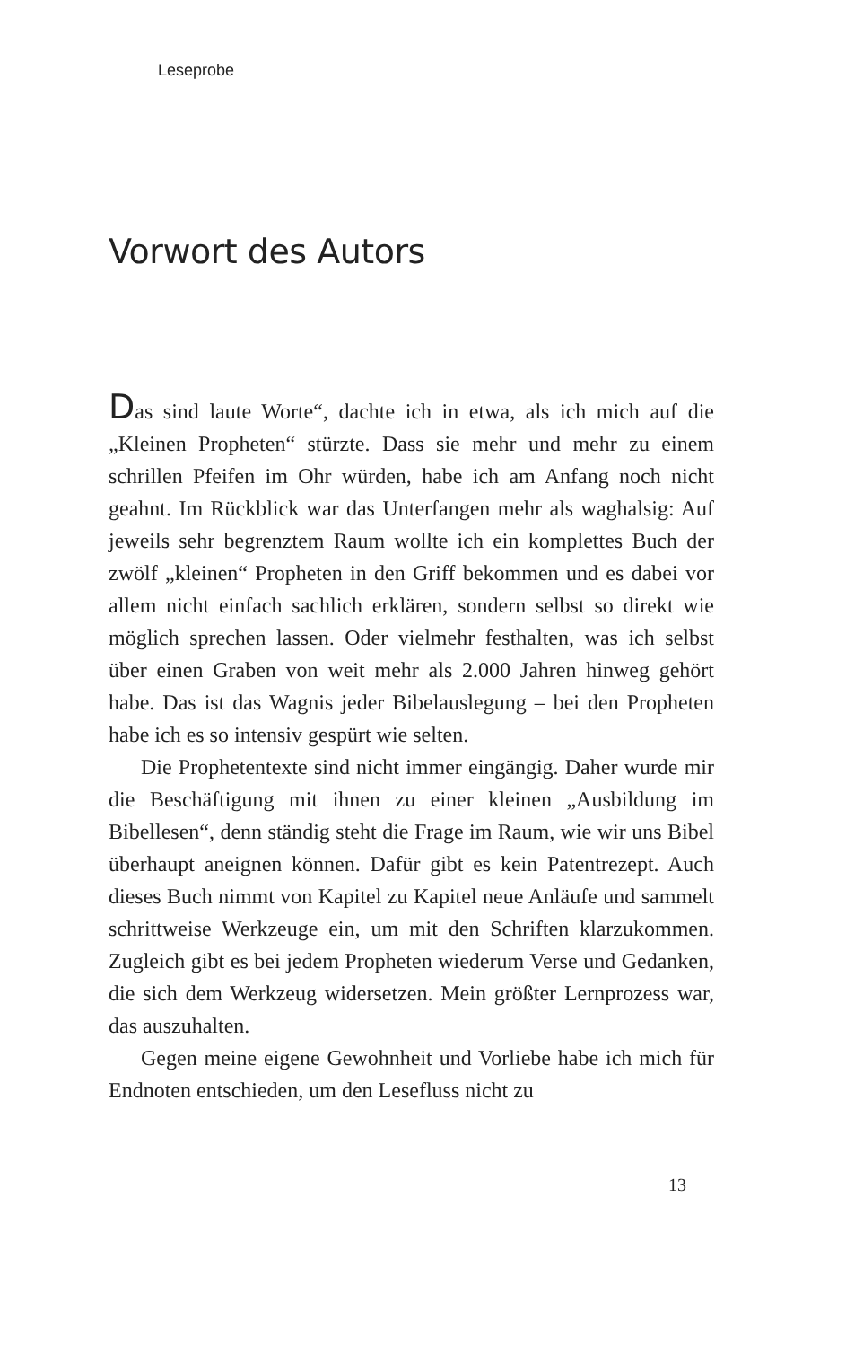Leseprobe
Vorwort des Autors
Das sind laute Worte“, dachte ich in etwa, als ich mich auf die „Kleinen Propheten“ stürzte. Dass sie mehr und mehr zu einem schrillen Pfeifen im Ohr würden, habe ich am Anfang noch nicht geahnt. Im Rückblick war das Unterfangen mehr als waghalsig: Auf jeweils sehr begrenztem Raum wollte ich ein komplettes Buch der zwölf „kleinen“ Propheten in den Griff bekommen und es dabei vor allem nicht einfach sachlich erklä­ren, sondern selbst so direkt wie möglich sprechen lassen. Oder vielmehr festhalten, was ich selbst über einen Graben von weit mehr als 2.000 Jahren hinweg gehört habe. Das ist das Wagnis jeder Bibelauslegung – bei den Propheten habe ich es so inten­siv gespürt wie selten.
Die Prophetentexte sind nicht immer eingängig. Daher wur­de mir die Beschäftigung mit ihnen zu einer kleinen „Ausbil­dung im Bibellesen“, denn ständig steht die Frage im Raum, wie wir uns Bibel überhaupt aneignen können. Dafür gibt es kein Patentrezept. Auch dieses Buch nimmt von Kapitel zu Kapitel neue Anläufe und sammelt schrittweise Werkzeuge ein, um mit den Schriften klarzukommen. Zugleich gibt es bei jedem Pro­pheten wiederum Verse und Gedanken, die sich dem Werkzeug widersetzen. Mein größter Lernprozess war, das auszuhalten.
Gegen meine eigene Gewohnheit und Vorliebe habe ich mich für Endnoten entschieden, um den Lesefluss nicht zu
13